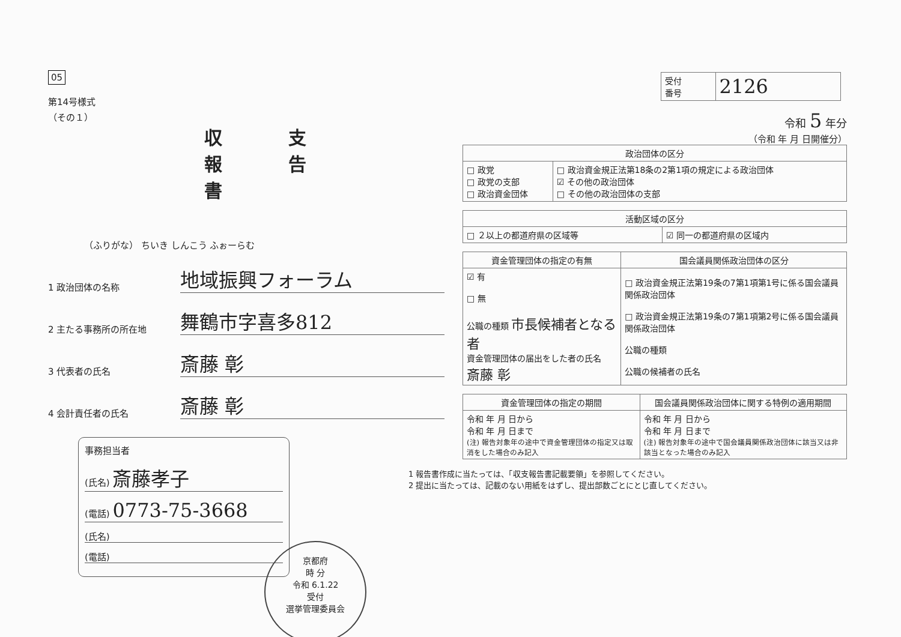05
第14号様式
（その１）
収支報告書
（ふりがな） ちいき しんこう ふぉーらむ
1 政治団体の名称 地域振興フォーラム
2 主たる事務所の所在地 舞鶴市字喜多812
3 代表者の氏名 斎藤 彰
4 会計責任者の氏名 斎藤 彰
事務担当者
(氏名) 斎藤孝子
(電話) 0773-75-3668
(氏名)
(電話)
京都府
時 分
令和 6.1.22
受付
選挙管理委員会
| 受付 番号 | 2126 |
令和 5 年分
（令和 年 月 日開催分）
| 政治団体の区分 | |
| --- | --- |
| □ 政党 □ 政党の支部 □ 政治資金団体 | □ 政治資金規正法第18条の2第1項の規定による政治団体 ☑ その他の政治団体 □ その他の政治団体の支部 |
| 活動区域の区分 | |
| --- | --- |
| □ ２以上の都道府県の区域等 | ☑ 同一の都道府県の区域内 |
| 資金管理団体の指定の有無 | 国会議員関係政治団体の区分 |
| --- | --- |
| ☑ 有 □ 無 公職の種類 市長候補者となる者 資金管理団体の届出をした者の氏名 斎藤 彰 | □ 政治資金規正法第19条の7第1項第1号に係る国会議員関係政治団体 □ 政治資金規正法第19条の7第1項第2号に係る国会議員関係政治団体 公職の種類 公職の候補者の氏名 |
| 資金管理団体の指定の期間 | 国会議員関係政治団体に関する特例の適用期間 |
| --- | --- |
| 令和 年 月 日から 令和 年 月 日まで (注) 報告対象年の途中で資金管理団体の指定又は取消をした場合のみ記入 | 令和 年 月 日から 令和 年 月 日まで (注) 報告対象年の途中で国会議員関係政治団体に該当又は非該当となった場合のみ記入 |
1 報告書作成に当たっては、「収支報告書記載要領」を参照してください。
2 提出に当たっては、記載のない用紙をはずし、提出部数ごとにとじ直してください。